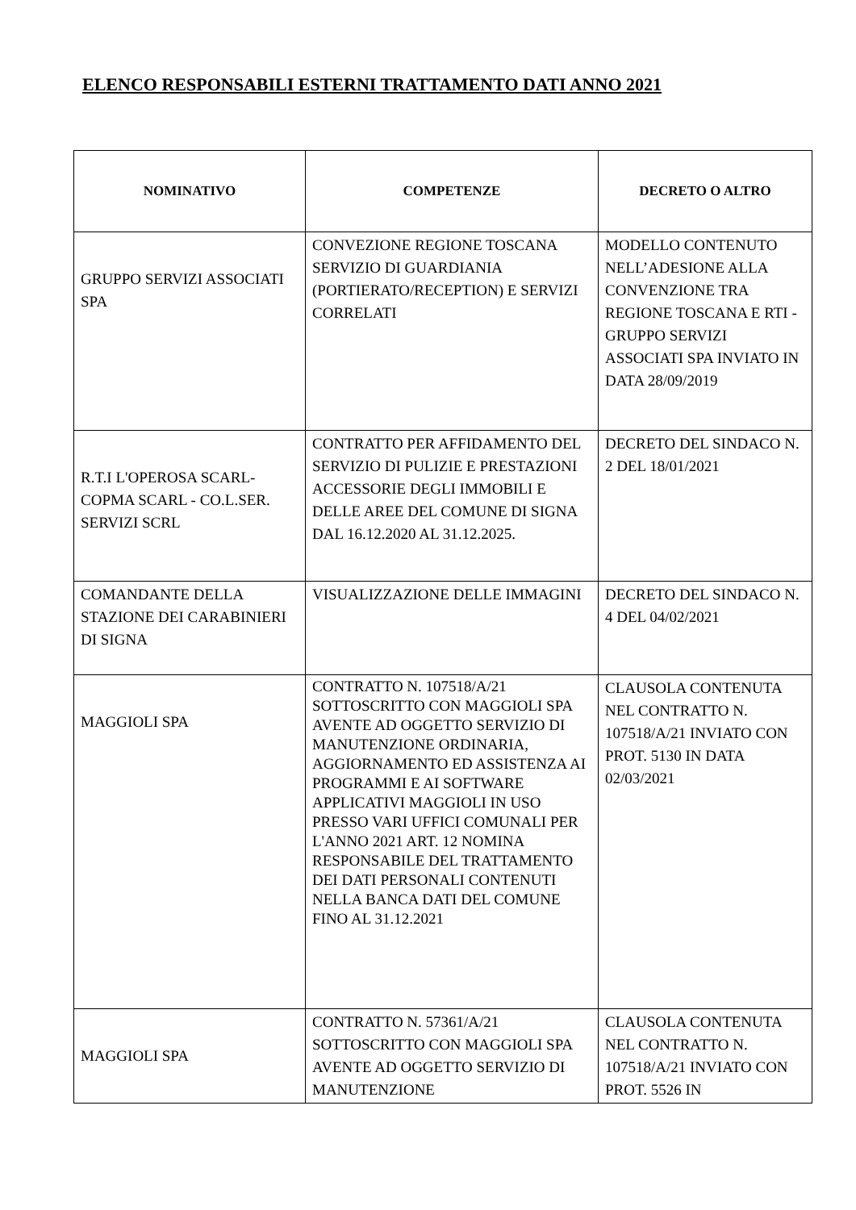ELENCO RESPONSABILI ESTERNI TRATTAMENTO DATI ANNO 2021
| NOMINATIVO | COMPETENZE | DECRETO O ALTRO |
| --- | --- | --- |
| GRUPPO SERVIZI ASSOCIATI SPA | CONVEZIONE REGIONE TOSCANA SERVIZIO DI GUARDIANIA (PORTIERATO/RECEPTION) E SERVIZI CORRELATI | MODELLO CONTENUTO NELL’ADESIONE ALLA CONVENZIONE TRA REGIONE TOSCANA E RTI - GRUPPO SERVIZI ASSOCIATI SPA INVIATO IN DATA 28/09/2019 |
| R.T.I L'OPEROSA SCARL- COPMA SCARL - CO.L.SER. SERVIZI SCRL | CONTRATTO PER AFFIDAMENTO DEL SERVIZIO DI PULIZIE E PRESTAZIONI ACCESSORIE DEGLI IMMOBILI E DELLE AREE DEL COMUNE DI SIGNA DAL 16.12.2020 AL 31.12.2025. | DECRETO DEL SINDACO N. 2 DEL 18/01/2021 |
| COMANDANTE DELLA STAZIONE DEI CARABINIERI DI SIGNA | VISUALIZZAZIONE DELLE IMMAGINI | DECRETO DEL SINDACO N. 4 DEL 04/02/2021 |
| MAGGIOLI SPA | CONTRATTO N. 107518/A/21 SOTTOSCRITTO CON MAGGIOLI SPA AVENTE AD OGGETTO SERVIZIO DI MANUTENZIONE ORDINARIA, AGGIORNAMENTO ED ASSISTENZA AI PROGRAMMI E AI SOFTWARE APPLICATIVI MAGGIOLI IN USO PRESSO VARI UFFICI COMUNALI PER L'ANNO 2021 ART. 12 NOMINA RESPONSABILE DEL TRATTAMENTO DEI DATI PERSONALI CONTENUTI NELLA BANCA DATI DEL COMUNE FINO AL 31.12.2021 | CLAUSOLA CONTENUTA NEL CONTRATTO N. 107518/A/21 INVIATO CON PROT. 5130 IN DATA 02/03/2021 |
| MAGGIOLI SPA | CONTRATTO N. 57361/A/21 SOTTOSCRITTO CON MAGGIOLI SPA AVENTE AD OGGETTO SERVIZIO DI MANUTENZIONE | CLAUSOLA CONTENUTA NEL CONTRATTO N. 107518/A/21 INVIATO CON PROT. 5526 IN |